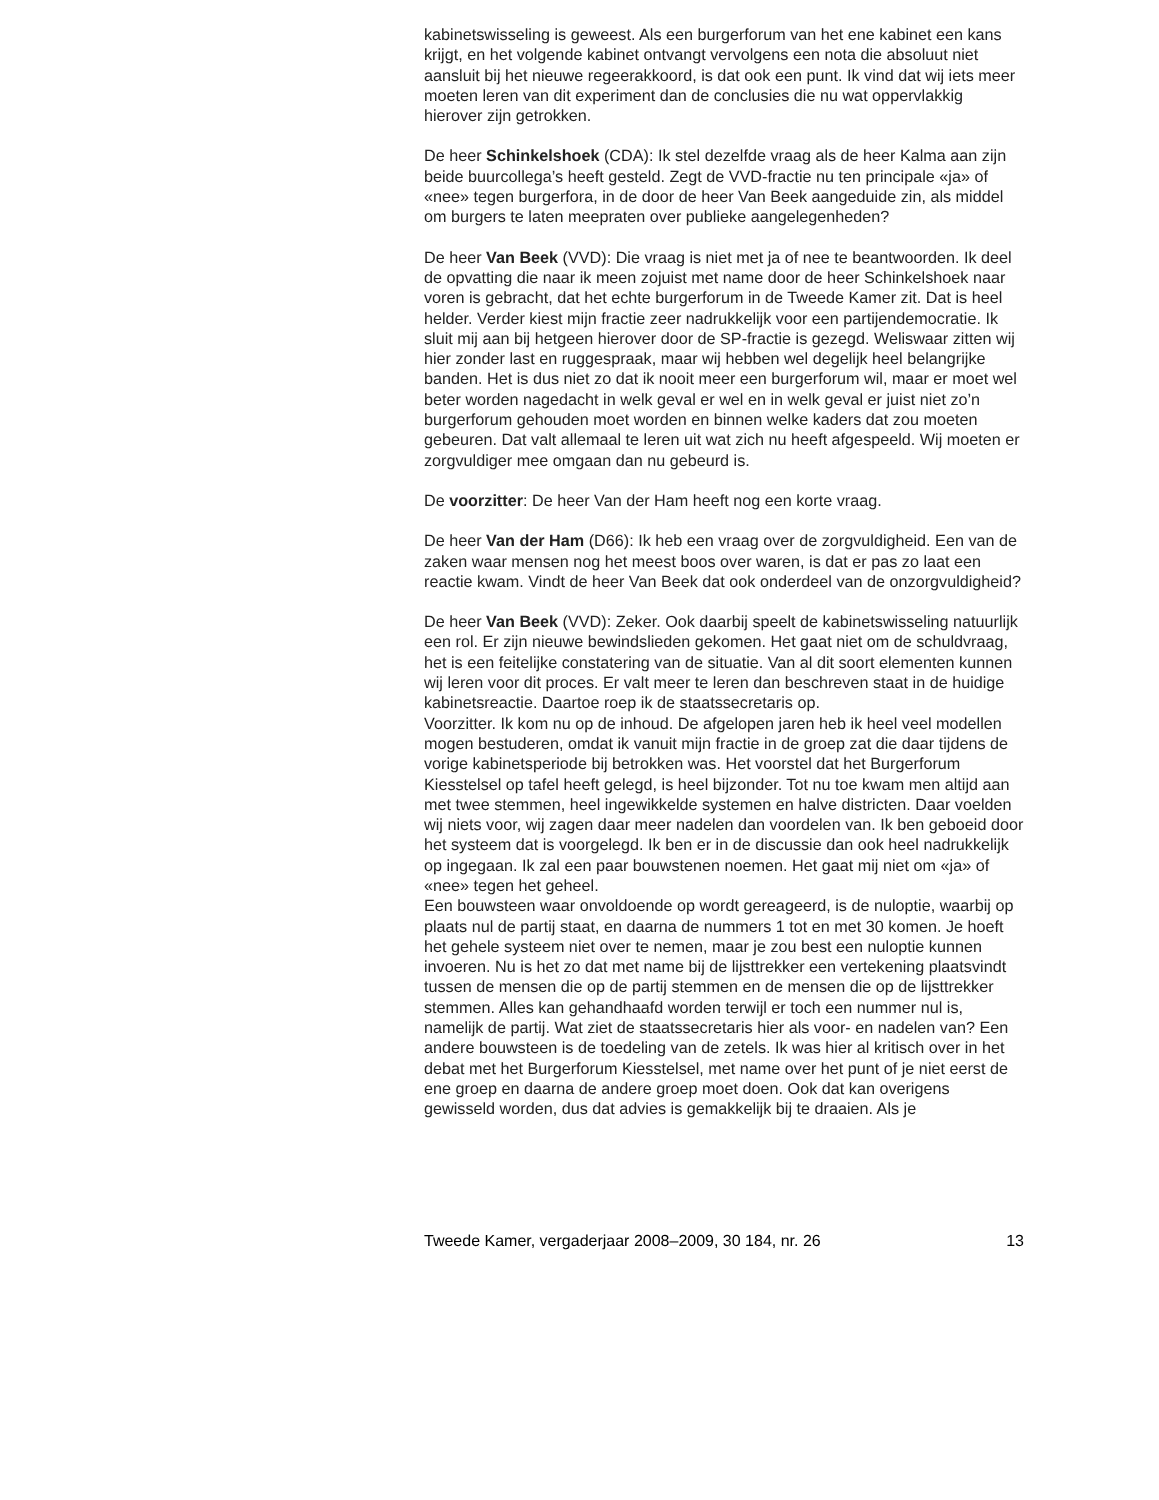kabinetswisseling is geweest. Als een burgerforum van het ene kabinet een kans krijgt, en het volgende kabinet ontvangt vervolgens een nota die absoluut niet aansluit bij het nieuwe regeerakkoord, is dat ook een punt. Ik vind dat wij iets meer moeten leren van dit experiment dan de conclusies die nu wat oppervlakkig hierover zijn getrokken.
De heer Schinkelshoek (CDA): Ik stel dezelfde vraag als de heer Kalma aan zijn beide buurcollega’s heeft gesteld. Zegt de VVD-fractie nu ten principale «ja» of «nee» tegen burgerfora, in de door de heer Van Beek aangeduide zin, als middel om burgers te laten meepraten over publieke aangelegenheden?
De heer Van Beek (VVD): Die vraag is niet met ja of nee te beantwoorden. Ik deel de opvatting die naar ik meen zojuist met name door de heer Schinkelshoek naar voren is gebracht, dat het echte burgerforum in de Tweede Kamer zit. Dat is heel helder. Verder kiest mijn fractie zeer nadrukkelijk voor een partijendemocratie. Ik sluit mij aan bij hetgeen hierover door de SP-fractie is gezegd. Weliswaar zitten wij hier zonder last en ruggespraak, maar wij hebben wel degelijk heel belangrijke banden. Het is dus niet zo dat ik nooit meer een burgerforum wil, maar er moet wel beter worden nagedacht in welk geval er wel en in welk geval er juist niet zo’n burgerforum gehouden moet worden en binnen welke kaders dat zou moeten gebeuren. Dat valt allemaal te leren uit wat zich nu heeft afgespeeld. Wij moeten er zorgvuldiger mee omgaan dan nu gebeurd is.
De voorzitter: De heer Van der Ham heeft nog een korte vraag.
De heer Van der Ham (D66): Ik heb een vraag over de zorgvuldigheid. Een van de zaken waar mensen nog het meest boos over waren, is dat er pas zo laat een reactie kwam. Vindt de heer Van Beek dat ook onderdeel van de onzorgvuldigheid?
De heer Van Beek (VVD): Zeker. Ook daarbij speelt de kabinetswisseling natuurlijk een rol. Er zijn nieuwe bewindslieden gekomen. Het gaat niet om de schuldvraag, het is een feitelijke constatering van de situatie. Van al dit soort elementen kunnen wij leren voor dit proces. Er valt meer te leren dan beschreven staat in de huidige kabinetsreactie. Daartoe roep ik de staatssecretaris op.
Voorzitter. Ik kom nu op de inhoud. De afgelopen jaren heb ik heel veel modellen mogen bestuderen, omdat ik vanuit mijn fractie in de groep zat die daar tijdens de vorige kabinetsperiode bij betrokken was. Het voorstel dat het Burgerforum Kiesstelsel op tafel heeft gelegd, is heel bijzonder. Tot nu toe kwam men altijd aan met twee stemmen, heel ingewikkelde systemen en halve districten. Daar voelden wij niets voor, wij zagen daar meer nadelen dan voordelen van. Ik ben geboeid door het systeem dat is voorgelegd. Ik ben er in de discussie dan ook heel nadrukkelijk op ingegaan. Ik zal een paar bouwstenen noemen. Het gaat mij niet om «ja» of «nee» tegen het geheel.
Een bouwsteen waar onvoldoende op wordt gereageerd, is de nuloptie, waarbij op plaats nul de partij staat, en daarna de nummers 1 tot en met 30 komen. Je hoeft het gehele systeem niet over te nemen, maar je zou best een nuloptie kunnen invoeren. Nu is het zo dat met name bij de lijsttrekker een vertekening plaatsvindt tussen de mensen die op de partij stemmen en de mensen die op de lijsttrekker stemmen. Alles kan gehandhaafd worden terwijl er toch een nummer nul is, namelijk de partij. Wat ziet de staatssecretaris hier als voor- en nadelen van? Een andere bouwsteen is de toedeling van de zetels. Ik was hier al kritisch over in het debat met het Burgerforum Kiesstelsel, met name over het punt of je niet eerst de ene groep en daarna de andere groep moet doen. Ook dat kan overigens gewisseld worden, dus dat advies is gemakkelijk bij te draaien. Als je
Tweede Kamer, vergaderjaar 2008–2009, 30 184, nr. 26 13